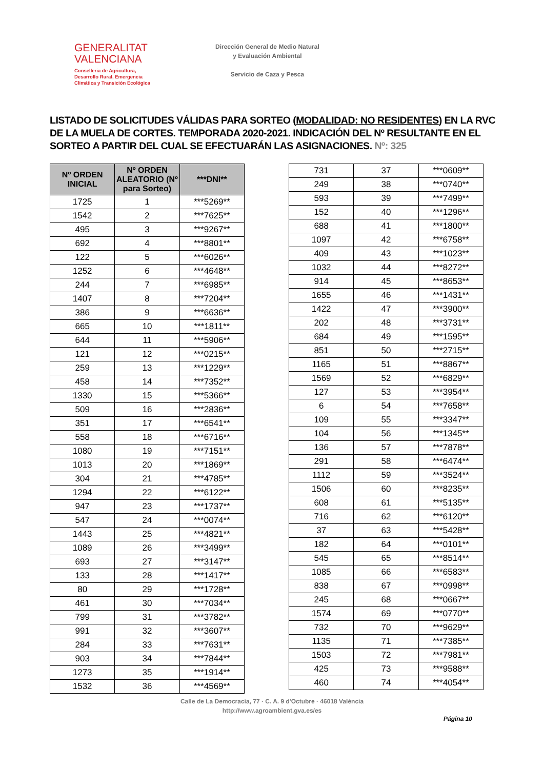GENERALITAT
VALENCIANA
Conselleria de Agricultura,
Desarrollo Rural, Emergencia
Climática y Transición Ecológica
Dirección General de Medio Natural
y Evaluación Ambiental
Servicio de Caza y Pesca
LISTADO DE SOLICITUDES VÁLIDAS PARA SORTEO (MODALIDAD: NO RESIDENTES) EN LA RVC DE LA MUELA DE CORTES. TEMPORADA 2020-2021. INDICACIÓN DEL Nº RESULTANTE EN EL SORTEO A PARTIR DEL CUAL SE EFECTUARÁN LAS ASIGNACIONES. Nº: 325
| Nº ORDEN INICIAL | Nº ORDEN ALEATORIO (Nº para Sorteo) | ***DNI** |
| --- | --- | --- |
| 1725 | 1 | ***5269** |
| 1542 | 2 | ***7625** |
| 495 | 3 | ***9267** |
| 692 | 4 | ***8801** |
| 122 | 5 | ***6026** |
| 1252 | 6 | ***4648** |
| 244 | 7 | ***6985** |
| 1407 | 8 | ***7204** |
| 386 | 9 | ***6636** |
| 665 | 10 | ***1811** |
| 644 | 11 | ***5906** |
| 121 | 12 | ***0215** |
| 259 | 13 | ***1229** |
| 458 | 14 | ***7352** |
| 1330 | 15 | ***5366** |
| 509 | 16 | ***2836** |
| 351 | 17 | ***6541** |
| 558 | 18 | ***6716** |
| 1080 | 19 | ***7151** |
| 1013 | 20 | ***1869** |
| 304 | 21 | ***4785** |
| 1294 | 22 | ***6122** |
| 947 | 23 | ***1737** |
| 547 | 24 | ***0074** |
| 1443 | 25 | ***4821** |
| 1089 | 26 | ***3499** |
| 693 | 27 | ***3147** |
| 133 | 28 | ***1417** |
| 80 | 29 | ***1728** |
| 461 | 30 | ***7034** |
| 799 | 31 | ***3782** |
| 991 | 32 | ***3607** |
| 284 | 33 | ***7631** |
| 903 | 34 | ***7844** |
| 1273 | 35 | ***1914** |
| 1532 | 36 | ***4569** |
| 731 | 37 | ***0609** |
| 249 | 38 | ***0740** |
| 593 | 39 | ***7499** |
| 152 | 40 | ***1296** |
| 688 | 41 | ***1800** |
| 1097 | 42 | ***6758** |
| 409 | 43 | ***1023** |
| 1032 | 44 | ***8272** |
| 914 | 45 | ***8653** |
| 1655 | 46 | ***1431** |
| 1422 | 47 | ***3900** |
| 202 | 48 | ***3731** |
| 684 | 49 | ***1595** |
| 851 | 50 | ***2715** |
| 1165 | 51 | ***8867** |
| 1569 | 52 | ***6829** |
| 127 | 53 | ***3954** |
| 6 | 54 | ***7658** |
| 109 | 55 | ***3347** |
| 104 | 56 | ***1345** |
| 136 | 57 | ***7878** |
| 291 | 58 | ***6474** |
| 1112 | 59 | ***3524** |
| 1506 | 60 | ***8235** |
| 608 | 61 | ***5135** |
| 716 | 62 | ***6120** |
| 37 | 63 | ***5428** |
| 182 | 64 | ***0101** |
| 545 | 65 | ***8514** |
| 1085 | 66 | ***6583** |
| 838 | 67 | ***0998** |
| 245 | 68 | ***0667** |
| 1574 | 69 | ***0770** |
| 732 | 70 | ***9629** |
| 1135 | 71 | ***7385** |
| 1503 | 72 | ***7981** |
| 425 | 73 | ***9588** |
| 460 | 74 | ***4054** |
Calle de La Democracia, 77 · C. A. 9 d'Octubre · 46018 València
http://www.agroambient.gva.es/es
Página 10